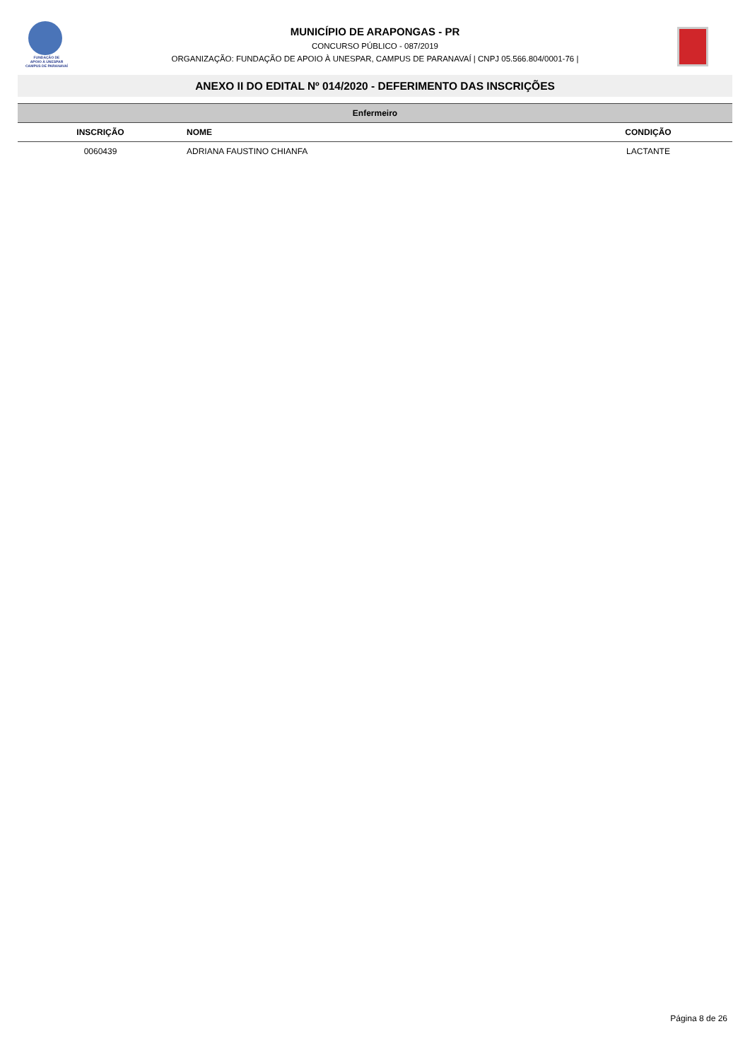FUNDAÇÃO DE
APOIO À UNESPAR
CAMPUS DE PARANAVAÍ
MUNICÍPIO DE ARAPONGAS - PR
CONCURSO PÚBLICO - 087/2019
ORGANIZAÇÃO: FUNDAÇÃO DE APOIO À UNESPAR, CAMPUS DE PARANAVAÍ | CNPJ 05.566.804/0001-76 |
ANEXO II DO EDITAL Nº 014/2020 - DEFERIMENTO DAS INSCRIÇÕES
| Enfermeiro | | |
| --- | --- | --- |
| INSCRIÇÃO | NOME | CONDIÇÃO |
| 0060439 | ADRIANA FAUSTINO CHIANFA | LACTANTE |
Página 8 de 26